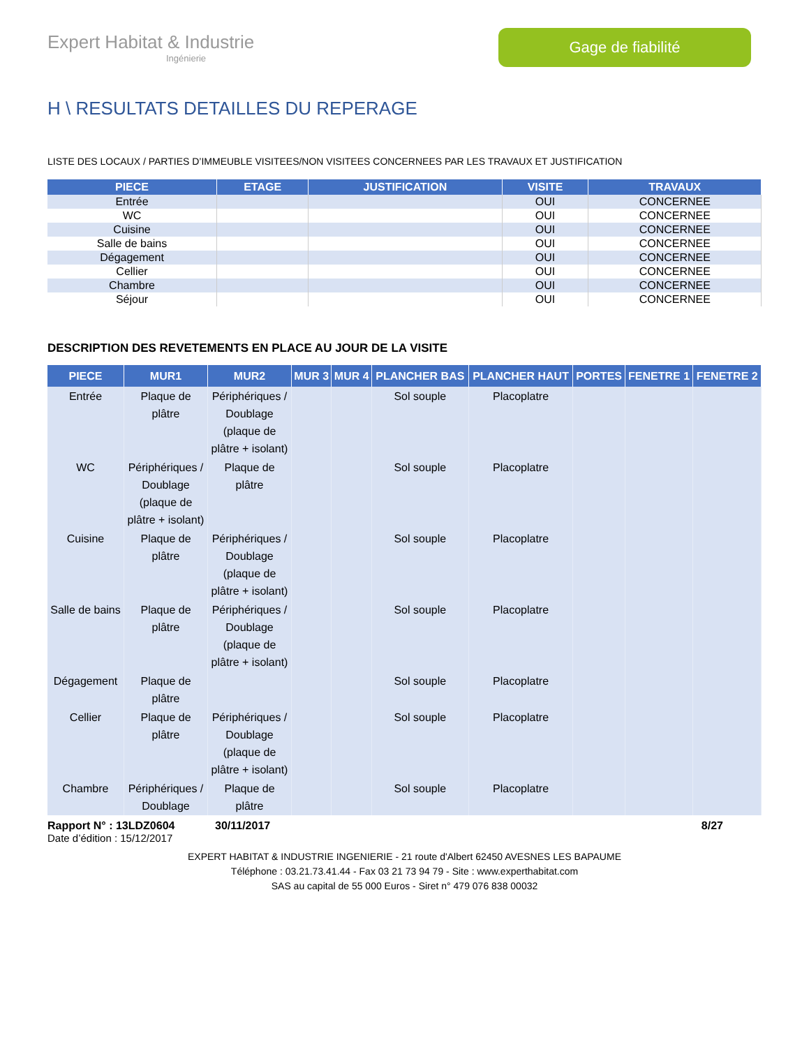Expert Habitat & Industrie
Ingénierie
Gage de fiabilité
H \ RESULTATS DETAILLES DU REPERAGE
LISTE DES LOCAUX / PARTIES D’IMMEUBLE VISITEES/NON VISITEES CONCERNEES PAR LES TRAVAUX ET JUSTIFICATION
| PIECE | ETAGE | JUSTIFICATION | VISITE | TRAVAUX |
| --- | --- | --- | --- | --- |
| Entrée | | | OUI | CONCERNEE |
| WC | | | OUI | CONCERNEE |
| Cuisine | | | OUI | CONCERNEE |
| Salle de bains | | | OUI | CONCERNEE |
| Dégagement | | | OUI | CONCERNEE |
| Cellier | | | OUI | CONCERNEE |
| Chambre | | | OUI | CONCERNEE |
| Séjour | | | OUI | CONCERNEE |
DESCRIPTION DES REVETEMENTS EN PLACE AU JOUR DE LA VISITE
| PIECE | MUR1 | MUR2 | MUR 3 | MUR 4 | PLANCHER BAS | PLANCHER HAUT | PORTES | FENETRE 1 | FENETRE 2 |
| --- | --- | --- | --- | --- | --- | --- | --- | --- | --- |
| Entrée | Plaque de plâtre | Périphériques / Doublage (plaque de plâtre + isolant) | | | Sol souple | Placoplatre | | | |
| WC | Périphériques / Doublage (plaque de plâtre + isolant) | Plaque de plâtre | | | Sol souple | Placoplatre | | | |
| Cuisine | Plaque de plâtre | Périphériques / Doublage (plaque de plâtre + isolant) | | | Sol souple | Placoplatre | | | |
| Salle de bains | Plaque de plâtre | Périphériques / Doublage (plaque de plâtre + isolant) | | | Sol souple | Placoplatre | | | |
| Dégagement | Plaque de plâtre | | | | Sol souple | Placoplatre | | | |
| Cellier | Plaque de plâtre | Périphériques / Doublage (plaque de plâtre + isolant) | | | Sol souple | Placoplatre | | | |
| Chambre | Périphériques / Doublage | Plaque de plâtre | | | Sol souple | Placoplatre | | | |
Rapport N° : 13LDZ0604 30/11/2017 8/27
Date d’édition : 15/12/2017
EXPERT HABITAT & INDUSTRIE INGENIERIE - 21 route d'Albert 62450 AVESNES LES BAPAUME
Téléphone : 03.21.73.41.44 - Fax 03 21 73 94 79 - Site : www.experthabitat.com
SAS au capital de 55 000 Euros - Siret n° 479 076 838 00032